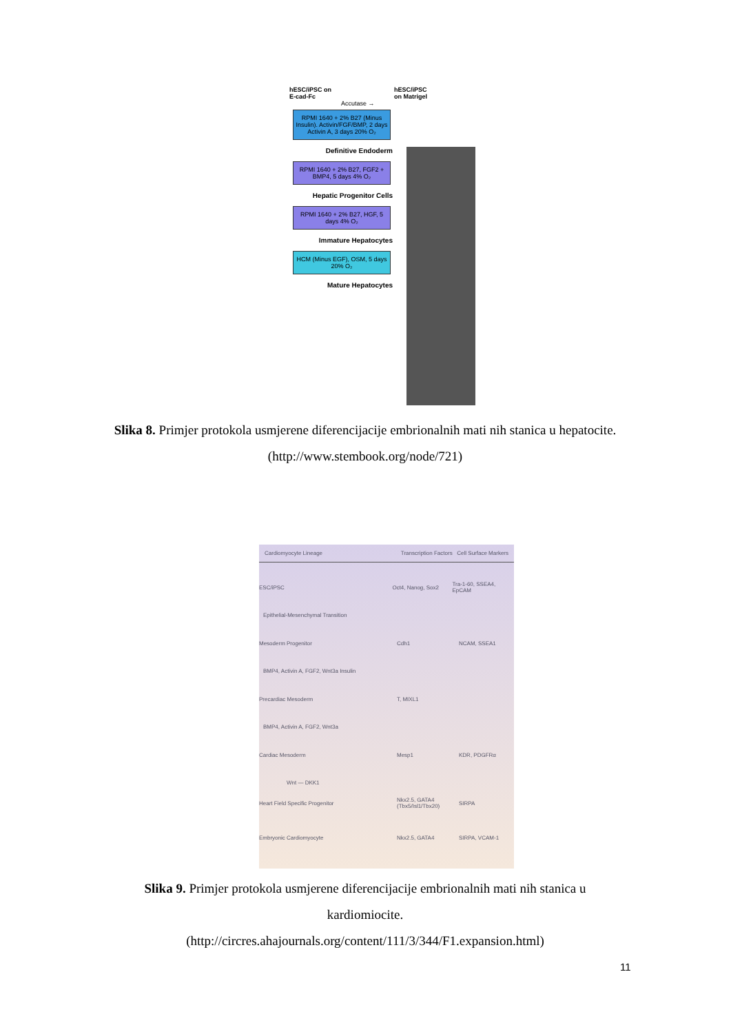hESC/iPSC on
E-cad-Fc hESC/iPSC
on Matrigel
Accutase →
RPMI 1640 + 2% B27 (Minus Insulin). Activin/FGF/BMP, 2 days Activin A, 3 days 20% O₂
Definitive Endoderm
RPMI 1640 + 2% B27, FGF2 + BMP4, 5 days 4% O₂
Hepatic Progenitor Cells
RPMI 1640 + 2% B27, HGF, 5 days 4% O₂
Immature Hepatocytes
HCM (Minus EGF), OSM, 5 days 20% O₂
Mature Hepatocytes
Slika 8. Primjer protokola usmjerene diferencijacije embrionalnih mati nih stanica u hepatocite.
(http://www.stembook.org/node/721)
Cardiomyocyte Lineage Transcription Factors Cell Surface Markers
ESC/iPSC Oct4, Nanog, Sox2 Tra-1-60, SSEA4, EpCAM
Epithelial-Mesenchymal Transition
Mesoderm Progenitor Cdh1 NCAM, SSEA1
BMP4, Activin A, FGF2, Wnt3a Insulin
Precardiac Mesoderm T, MIXL1
BMP4, Activin A, FGF2, Wnt3a
Cardiac Mesoderm Mesp1 KDR, PDGFRα
Wnt — DKK1
Heart Field Specific Progenitor Nkx2.5, GATA4 (Tbx5/Isl1/Tbx20) SIRPA
Embryonic Cardiomyocyte Nkx2.5, GATA4 SIRPA, VCAM-1
Slika 9. Primjer protokola usmjerene diferencijacije embrionalnih mati nih stanica u kardiomiocite.
(http://circres.ahajournals.org/content/111/3/344/F1.expansion.html)
11